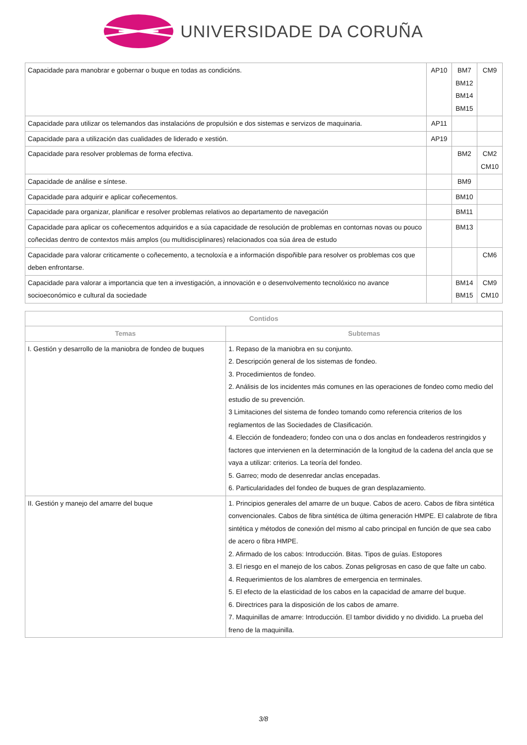UNIVERSIDADE DA CORUÑA
| Capacidade para manobrar e gobernar o buque en todas as condicións. | AP10 | BM7 BM12 BM14 BM15 | CM9 |
| Capacidade para utilizar os telemandos das instalacións de propulsión e dos sistemas e servizos de maquinaria. | AP11 | | |
| Capacidade para a utilización das cualidades de liderado e xestión. | AP19 | | |
| Capacidade para resolver problemas de forma efectiva. | | BM2 | CM2 CM10 |
| Capacidade de análise e síntese. | | BM9 | |
| Capacidade para adquirir e aplicar coñecementos. | | BM10 | |
| Capacidade para organizar, planificar e resolver problemas relativos ao departamento de navegación | | BM11 | |
| Capacidade para aplicar os coñecementos adquiridos e a súa capacidade de resolución de problemas en contornas novas ou pouco coñecidas dentro de contextos máis amplos (ou multidisciplinares) relacionados coa súa área de estudo | | BM13 | |
| Capacidade para valorar criticamente o coñecemento, a tecnoloxía e a información dispoñible para resolver os problemas cos que deben enfrontarse. | | | CM6 |
| Capacidade para valorar a importancia que ten a investigación, a innovación e o desenvolvemento tecnolóxico no avance socioeconómico e cultural da sociedade | | BM14 BM15 | CM9 CM10 |
| Contidos | |
| --- | --- |
| Temas | Subtemas |
| I. Gestión y desarrollo de la maniobra de fondeo de buques | 1. Repaso de la maniobra en su conjunto. 2. Descripción general de los sistemas de fondeo. 3. Procedimientos de fondeo. 2. Análisis de los incidentes más comunes en las operaciones de fondeo como medio del estudio de su prevención. 3 Limitaciones del sistema de fondeo tomando como referencia criterios de los reglamentos de las Sociedades de Clasificación. 4. Elección de fondeadero; fondeo con una o dos anclas en fondeaderos restringidos y factores que intervienen en la determinación de la longitud de la cadena del ancla que se vaya a utilizar: criterios. La teoría del fondeo. 5. Garreo; modo de desenredar anclas encepadas. 6. Particularidades del fondeo de buques de gran desplazamiento. |
| II. Gestión y manejo del amarre del buque | 1. Principios generales del amarre de un buque. Cabos de acero. Cabos de fibra sintética convencionales. Cabos de fibra sintética de última generación HMPE. El calabrote de fibra sintética y métodos de conexión del mismo al cabo principal en función de que sea cabo de acero o fibra HMPE. 2. Afirmado de los cabos: Introducción. Bitas. Tipos de guías. Estopores 3. El riesgo en el manejo de los cabos. Zonas peligrosas en caso de que falte un cabo. 4. Requerimientos de los alambres de emergencia en terminales. 5. El efecto de la elasticidad de los cabos en la capacidad de amarre del buque. 6. Directrices para la disposición de los cabos de amarre. 7. Maquinillas de amarre: Introducción. El tambor dividido y no dividido. La prueba del freno de la maquinilla. |
3/8